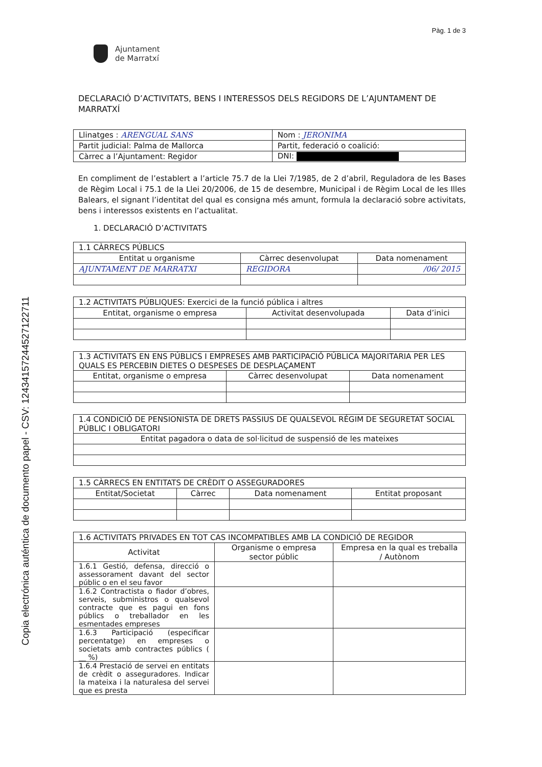Copia electrónica auténtica de documento papel - CSV: 12434157244527122711
Pàg. 1 de 3
Ajuntament
de Marratxí
DECLARACIÓ D’ACTIVITATS, BENS I INTERESSOS DELS REGIDORS DE L’AJUNTAMENT DE MARRATXÍ
| Llinatges : ARENGUAL SANS | | Nom : JERONIMA |
| Partit judicial: Palma de Mallorca | Partit, federació o coalició: | |
| Càrrec a l’Ajuntament: Regidor | | DNI: |
En compliment de l’establert a l’article 75.7 de la Llei 7/1985, de 2 d’abril, Reguladora de les Bases de Règim Local i 75.1 de la Llei 20/2006, de 15 de desembre, Municipal i de Règim Local de les Illes Balears, el signant l’identitat del qual es consigna més amunt, formula la declaració sobre activitats, bens i interessos existents en l’actualitat.
1. DECLARACIÓ D’ACTIVITATS
| 1.1 CÀRRECS PÚBLICS | | |
| Entitat u organisme | Càrrec desenvolupat | Data nomenament |
| AJUNTAMENT DE MARRATXI | REGIDORA | /06/ 2015 |
| 1.2 ACTIVITATS PÚBLIQUES: Exercici de la funció pública i altres | | |
| Entitat, organisme o empresa | Activitat desenvolupada | Data d’inici |
| 1.3 ACTIVITATS EN ENS PÚBLICS I EMPRESES AMB PARTICIPACIÓ PÚBLICA MAJORITARIA PER LES QUALS ES PERCEBIN DIETES O DESPESES DE DESPLAÇAMENT | | |
| Entitat, organisme o empresa | Càrrec desenvolupat | Data nomenament |
| 1.4 CONDICIÓ DE PENSIONISTA DE DRETS PASSIUS DE QUALSEVOL RÉGIM DE SEGURETAT SOCIAL PÚBLIC I OBLIGATORI |
| Entitat pagadora o data de sol·licitud de suspensió de les mateixes |
| 1.5 CÀRRECS EN ENTITATS DE CRÈDIT O ASSEGURADORES | | | |
| Entitat/Societat | Càrrec | Data nomenament | Entitat proposant |
| 1.6 ACTIVITATS PRIVADES EN TOT CAS INCOMPATIBLES AMB LA CONDICIÓ DE REGIDOR | | |
| Activitat | Organisme o empresa sector públic | Empresa en la qual es treballa / Autònom |
| 1.6.1 Gestió, defensa, direcció o assessorament davant del sector públic o en el seu favor | | |
| 1.6.2 Contractista o fiador d’obres, serveis, subministros o qualsevol contracte que es pagui en fons públics o treballador en les esmentades empreses | | |
| 1.6.3 Participació (especificar percentatge) en empreses o societats amb contractes públics ( __ %) | | |
| 1.6.4 Prestació de servei en entitats de crèdit o asseguradores. Indicar la mateixa i la naturalesa del servei que es presta | | |